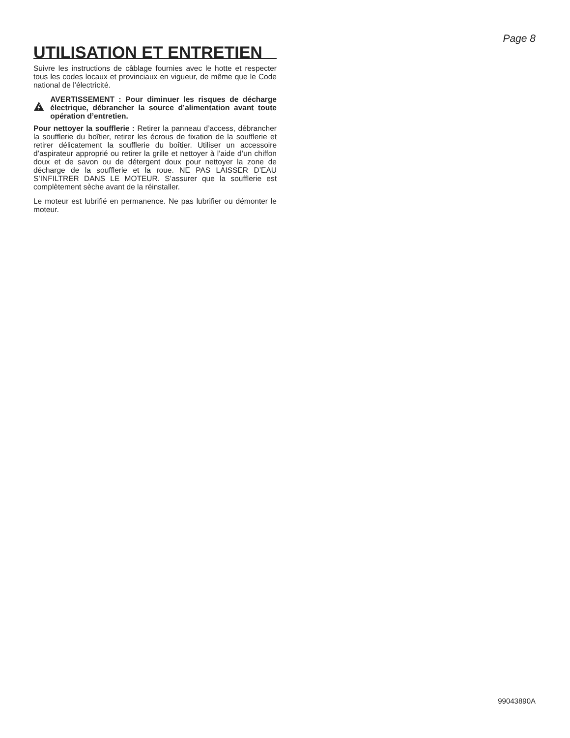Page 8
UTILISATION ET ENTRETIEN
Suivre les instructions de câblage fournies avec le hotte et respecter tous les codes locaux et provinciaux en vigueur, de même que le Code national de l’électricité.
AVERTISSEMENT : Pour diminuer les risques de décharge électrique, débrancher la source d’alimentation avant toute opération d’entretien.
Pour nettoyer la soufflerie : Retirer la panneau d’access, débrancher la soufflerie du boîtier, retirer les écrous de fixation de la soufflerie et retirer délicatement la soufflerie du boîtier. Utiliser un accessoire d’aspirateur approprié ou retirer la grille et nettoyer à l’aide d’un chiffon doux et de savon ou de détergent doux pour nettoyer la zone de décharge de la soufflerie et la roue. NE PAS LAISSER D’EAU S’INFILTRER DANS LE MOTEUR. S’assurer que la soufflerie est complètement sèche avant de la réinstaller.
Le moteur est lubrifié en permanence. Ne pas lubrifier ou démonter le moteur.
99043890A